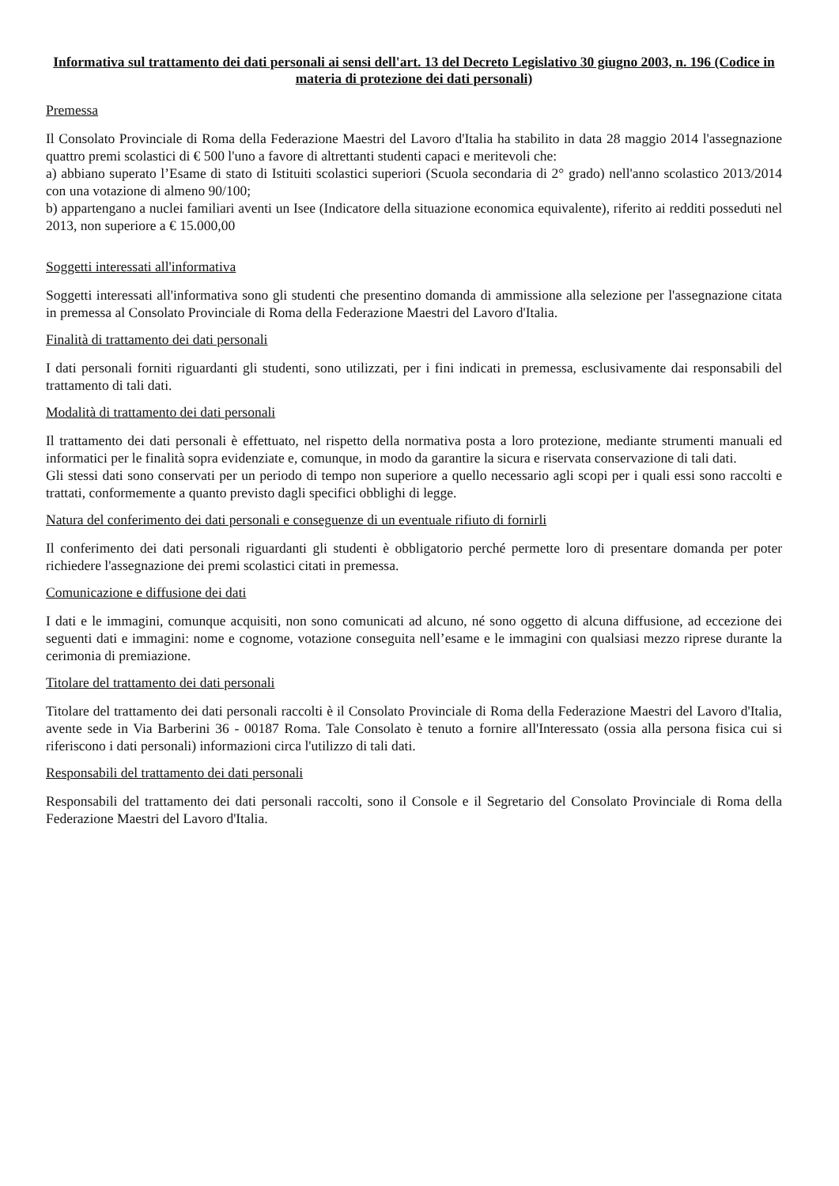Informativa sul trattamento dei dati personali ai sensi dell'art. 13 del Decreto Legislativo 30 giugno 2003, n. 196 (Codice in materia di protezione dei dati personali)
Premessa
Il Consolato Provinciale di Roma della Federazione Maestri del Lavoro d'Italia ha stabilito in data 28 maggio 2014 l'assegnazione quattro premi scolastici di € 500 l'uno a favore di altrettanti studenti capaci e meritevoli che:
a) abbiano superato l’Esame di stato di Istituiti scolastici superiori (Scuola secondaria di 2° grado) nell'anno scolastico 2013/2014 con una votazione di almeno 90/100;
b) appartengano a nuclei familiari aventi un Isee (Indicatore della situazione economica equivalente), riferito ai redditi posseduti nel 2013, non superiore a € 15.000,00
Soggetti interessati all'informativa
Soggetti interessati all'informativa sono gli studenti che presentino domanda di ammissione alla selezione per l'assegnazione citata in premessa al Consolato Provinciale di Roma della Federazione Maestri del Lavoro d'Italia.
Finalità di trattamento dei dati personali
I dati personali forniti riguardanti gli studenti, sono utilizzati, per i fini indicati in premessa, esclusivamente dai responsabili del trattamento di tali dati.
Modalità di trattamento dei dati personali
Il trattamento dei dati personali è effettuato, nel rispetto della normativa posta a loro protezione, mediante strumenti manuali ed informatici per le finalità sopra evidenziate e, comunque, in modo da garantire la sicura e riservata conservazione di tali dati.
Gli stessi dati sono conservati per un periodo di tempo non superiore a quello necessario agli scopi per i quali essi sono raccolti e trattati, conformemente a quanto previsto dagli specifici obblighi di legge.
Natura del conferimento dei dati personali e conseguenze di un eventuale rifiuto di fornirli
Il conferimento dei dati personali riguardanti gli studenti è obbligatorio perché permette loro di presentare domanda per poter richiedere l'assegnazione dei premi scolastici citati in premessa.
Comunicazione e diffusione dei dati
I dati e le immagini, comunque acquisiti, non sono comunicati ad alcuno, né sono oggetto di alcuna diffusione, ad eccezione dei seguenti dati e immagini: nome e cognome, votazione conseguita nell’esame e le immagini con qualsiasi mezzo riprese durante la cerimonia di premiazione.
Titolare del trattamento dei dati personali
Titolare del trattamento dei dati personali raccolti è il Consolato Provinciale di Roma della Federazione Maestri del Lavoro d'Italia, avente sede in Via Barberini 36 - 00187 Roma. Tale Consolato è tenuto a fornire all'Interessato (ossia alla persona fisica cui si riferiscono i dati personali) informazioni circa l'utilizzo di tali dati.
Responsabili del trattamento dei dati personali
Responsabili del trattamento dei dati personali raccolti, sono il Console e il Segretario del Consolato Provinciale di Roma della Federazione Maestri del Lavoro d'Italia.